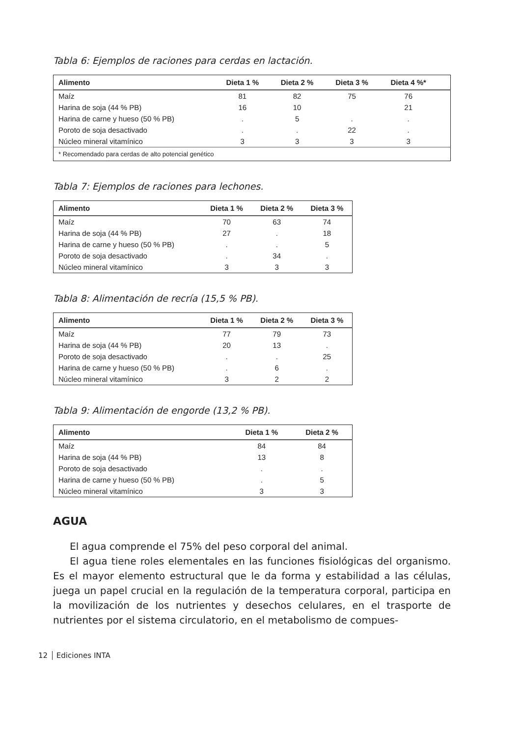Tabla 6: Ejemplos de raciones para cerdas en lactación.
| Alimento | Dieta 1 % | Dieta 2 % | Dieta 3 % | Dieta 4 %* | |
| --- | --- | --- | --- | --- | --- |
| Maíz | 81 | 82 | 75 | 76 | |
| Harina de soja (44 % PB) | 16 | 10 | | 21 | |
| Harina de carne y hueso (50 % PB) | . | 5 | . | . | |
| Poroto de soja desactivado | . | . | 22 | . | |
| Núcleo mineral vitamínico | 3 | 3 | 3 | 3 | |
| * Recomendado para cerdas de alto potencial genético | | | | | |
Tabla 7: Ejemplos de raciones para lechones.
| Alimento | Dieta 1 % | Dieta 2 % | Dieta 3 % |
| --- | --- | --- | --- |
| Maíz | 70 | 63 | 74 |
| Harina de soja (44 % PB) | 27 | . | 18 |
| Harina de carne y hueso (50 % PB) | . | . | 5 |
| Poroto de soja desactivado | . | 34 | . |
| Núcleo mineral vitamínico | 3 | 3 | 3 |
Tabla 8: Alimentación de recría (15,5 % PB).
| Alimento | Dieta 1 % | Dieta 2 % | Dieta 3 % |
| --- | --- | --- | --- |
| Maíz | 77 | 79 | 73 |
| Harina de soja (44 % PB) | 20 | 13 | . |
| Poroto de soja desactivado | . | . | 25 |
| Harina de carne y hueso (50 % PB) | . | 6 | . |
| Núcleo mineral vitamínico | 3 | 2 | 2 |
Tabla 9: Alimentación de engorde (13,2 % PB).
| Alimento | Dieta 1 % | Dieta 2 % |
| --- | --- | --- |
| Maíz | 84 | 84 |
| Harina de soja (44 % PB) | 13 | 8 |
| Poroto de soja desactivado | . | . |
| Harina de carne y hueso (50 % PB) | . | 5 |
| Núcleo mineral vitamínico | 3 | 3 |
AGUA
El agua comprende el 75% del peso corporal del animal.
El agua tiene roles elementales en las funciones fisiológicas del organismo. Es el mayor elemento estructural que le da forma y estabilidad a las células, juega un papel crucial en la regulación de la temperatura corporal, participa en la movilización de los nutrientes y desechos celulares, en el trasporte de nutrientes por el sistema circulatorio, en el metabolismo de compues-
12 Ediciones INTA